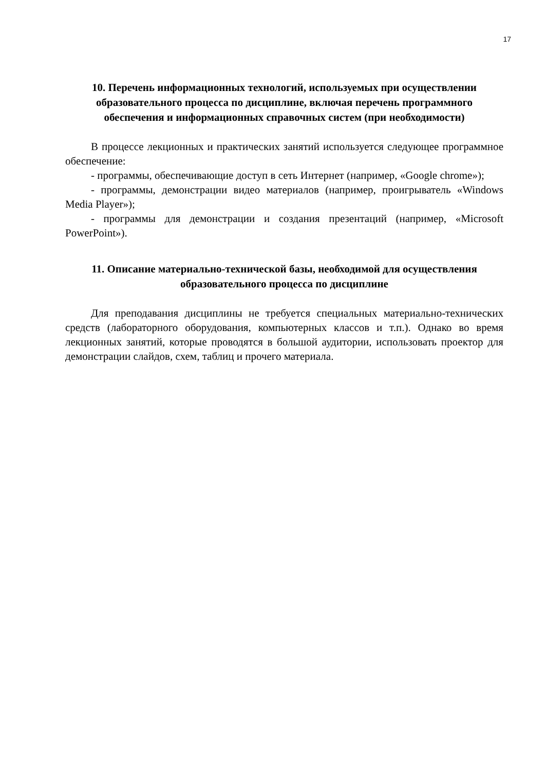17
10. Перечень информационных технологий, используемых при осуществлении образовательного процесса по дисциплине, включая перечень программного обеспечения и информационных справочных систем (при необходимости)
В процессе лекционных и практических занятий используется следующее программное обеспечение:
- программы, обеспечивающие доступ в сеть Интернет (например, «Google chrome»);
- программы, демонстрации видео материалов (например, проигрыватель «Windows Media Player»);
- программы для демонстрации и создания презентаций (например, «Microsoft PowerPoint»).
11. Описание материально-технической базы, необходимой для осуществления образовательного процесса по дисциплине
Для преподавания дисциплины не требуется специальных материально-технических средств (лабораторного оборудования, компьютерных классов и т.п.). Однако во время лекционных занятий, которые проводятся в большой аудитории, использовать проектор для демонстрации слайдов, схем, таблиц и прочего материала.